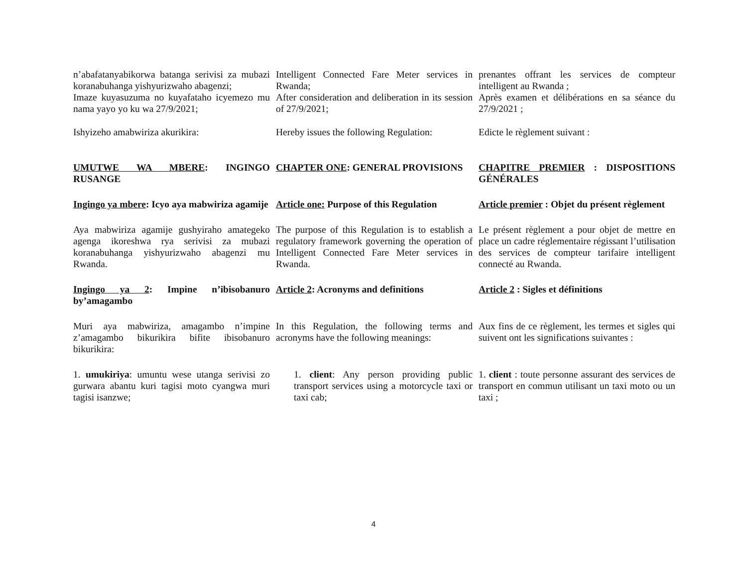n’abafatanyabikorwa batanga serivisi za mubazi koranabuhanga yishyurizwaho abagenzi;
Intelligent Connected Fare Meter services in Rwanda;
prenantes offrant les services de compteur intelligent au Rwanda ;
Imaze kuyasuzuma no kuyafataho icyemezo mu nama yayo yo ku wa 27/9/2021;
After consideration and deliberation in its session of 27/9/2021;
Après examen et délibérations en sa séance du 27/9/2021 ;
Ishyizeho amabwiriza akurikira:
Hereby issues the following Regulation:
Edicte le règlement suivant :
UMUTWE WA MBERE: INGINGO RUSANGE
CHAPTER ONE: GENERAL PROVISIONS
CHAPITRE PREMIER : DISPOSITIONS GÉNÉRALES
Ingingo ya mbere: Icyo aya mabwiriza agamije
Article one: Purpose of this Regulation
Article premier : Objet du présent règlement
Aya mabwiriza agamije gushyiraho amategeko agenga ikoreshwa rya serivisi za mubazi koranabuhanga yishyurizwaho abagenzi mu Rwanda.
The purpose of this Regulation is to establish a regulatory framework governing the operation of Intelligent Connected Fare Meter services in Rwanda.
Le présent règlement a pour objet de mettre en place un cadre réglementaire régissant l’utilisation des services de compteur tarifaire intelligent connecté au Rwanda.
Ingingo ya 2: Impine n’ibisobanuro by’amagambo
Article 2: Acronyms and definitions
Article 2 : Sigles et définitions
Muri aya mabwiriza, amagambo n’impine z’amagambo bikurikira bifite ibisobanuro bikurikira:
In this Regulation, the following terms and acronyms have the following meanings:
Aux fins de ce règlement, les termes et sigles qui suivent ont les significations suivantes :
1. umukiriya: umuntu wese utanga serivisi zo gurwara abantu kuri tagisi moto cyangwa muri tagisi isanzwe;
1. client: Any person providing public transport services using a motorcycle taxi or taxi cab;
1. client : toute personne assurant des services de transport en commun utilisant un taxi moto ou un taxi ;
4